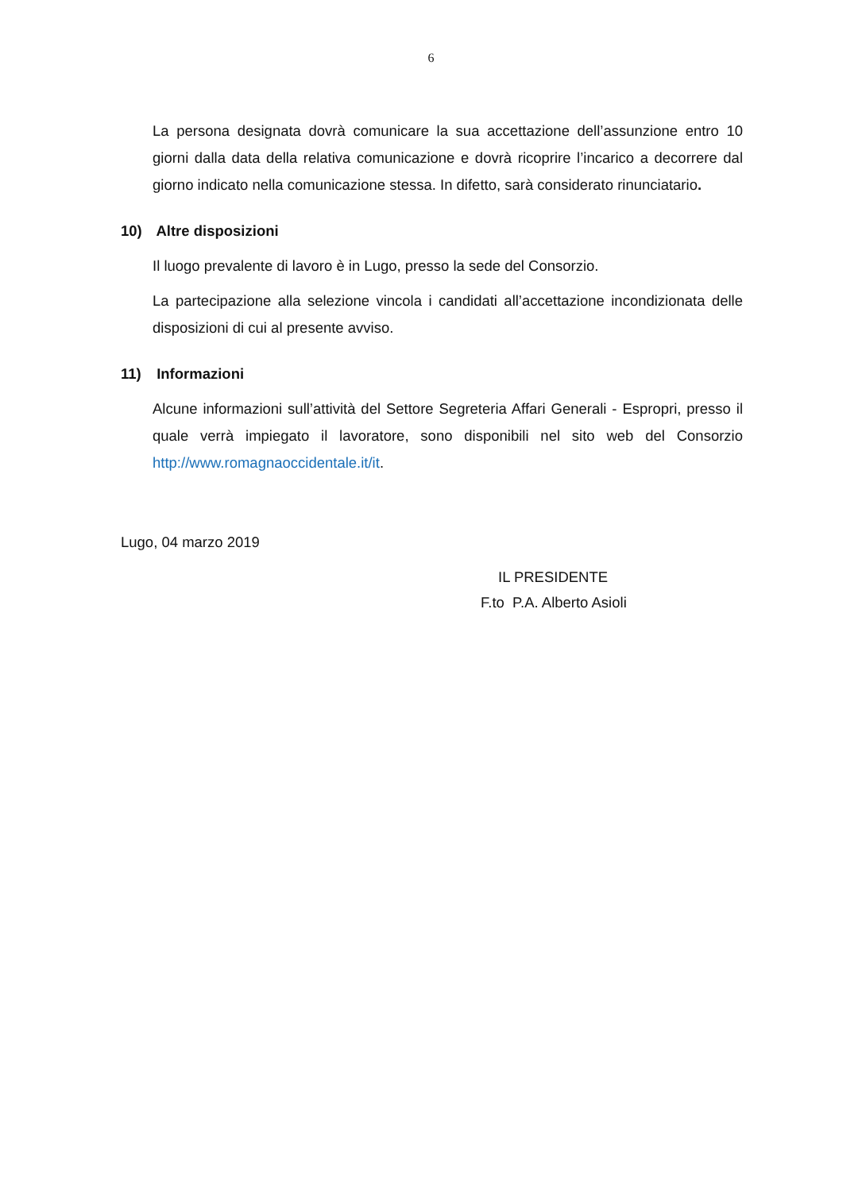6
La persona designata dovrà comunicare la sua accettazione dell’assunzione entro 10 giorni dalla data della relativa comunicazione e dovrà ricoprire l’incarico a decorrere dal giorno indicato nella comunicazione stessa. In difetto, sarà considerato rinunciatario.
10) Altre disposizioni
Il luogo prevalente di lavoro è in Lugo, presso la sede del Consorzio.
La partecipazione alla selezione vincola i candidati all’accettazione incondizionata delle disposizioni di cui al presente avviso.
11) Informazioni
Alcune informazioni sull’attività del Settore Segreteria Affari Generali - Espropri, presso il quale verrà impiegato il lavoratore, sono disponibili nel sito web del Consorzio http://www.romagnaoccidentale.it/it.
Lugo, 04 marzo 2019
IL PRESIDENTE
F.to P.A. Alberto Asioli